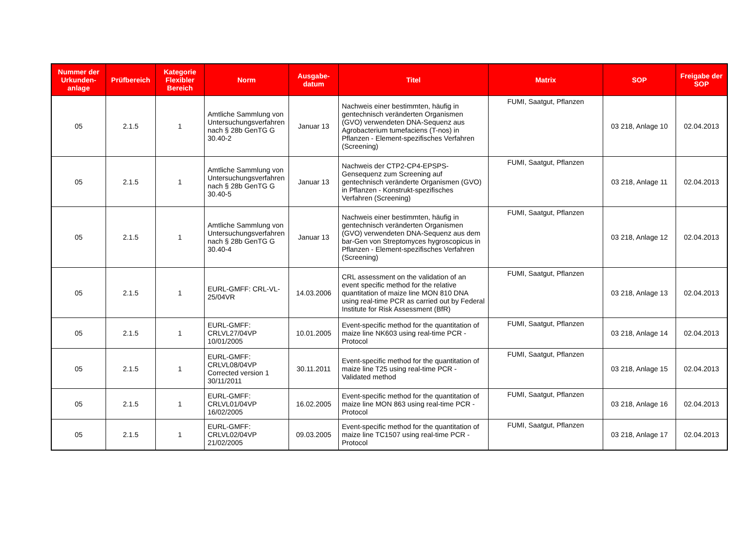| Nummer der Urkunden-anlage | Prüfbereich | Kategorie Flexibler Bereich | Norm | Ausgabe-datum | Titel | Matrix | SOP | Freigabe der SOP |
| --- | --- | --- | --- | --- | --- | --- | --- | --- |
| 05 | 2.1.5 | 1 | Amtliche Sammlung von Untersuchungsverfahren nach § 28b GenTG G 30.40-2 | Januar 13 | Nachweis einer bestimmten, häufig in gentechnisch veränderten Organismen (GVO) verwendeten DNA-Sequenz aus Agrobacterium tumefaciens (T-nos) in Pflanzen - Element-spezifisches Verfahren (Screening) | FUMI, Saatgut, Pflanzen | 03 218, Anlage 10 | 02.04.2013 |
| 05 | 2.1.5 | 1 | Amtliche Sammlung von Untersuchungsverfahren nach § 28b GenTG G 30.40-5 | Januar 13 | Nachweis der CTP2-CP4-EPSPS-Gensequenz zum Screening auf gentechnisch veränderte Organismen (GVO) in Pflanzen - Konstrukt-spezifisches Verfahren (Screening) | FUMI, Saatgut, Pflanzen | 03 218, Anlage 11 | 02.04.2013 |
| 05 | 2.1.5 | 1 | Amtliche Sammlung von Untersuchungsverfahren nach § 28b GenTG G 30.40-4 | Januar 13 | Nachweis einer bestimmten, häufig in gentechnisch veränderten Organismen (GVO) verwendeten DNA-Sequenz aus dem bar-Gen von Streptomyces hygroscopicus in Pflanzen - Element-spezifisches Verfahren (Screening) | FUMI, Saatgut, Pflanzen | 03 218, Anlage 12 | 02.04.2013 |
| 05 | 2.1.5 | 1 | EURL-GMFF: CRL-VL-25/04VR | 14.03.2006 | CRL assessment on the validation of an event specific method for the relative quantitation of maize line MON 810 DNA using real-time PCR as carried out by Federal Institute for Risk Assessment (BfR) | FUMI, Saatgut, Pflanzen | 03 218, Anlage 13 | 02.04.2013 |
| 05 | 2.1.5 | 1 | EURL-GMFF: CRLVL27/04VP 10/01/2005 | 10.01.2005 | Event-specific method for the quantitation of maize line NK603 using real-time PCR - Protocol | FUMI, Saatgut, Pflanzen | 03 218, Anlage 14 | 02.04.2013 |
| 05 | 2.1.5 | 1 | EURL-GMFF: CRLVL08/04VP Corrected version 1 30/11/2011 | 30.11.2011 | Event-specific method for the quantitation of maize line T25 using real-time PCR - Validated method | FUMI, Saatgut, Pflanzen | 03 218, Anlage 15 | 02.04.2013 |
| 05 | 2.1.5 | 1 | EURL-GMFF: CRLVL01/04VP 16/02/2005 | 16.02.2005 | Event-specific method for the quantitation of maize line MON 863 using real-time PCR - Protocol | FUMI, Saatgut, Pflanzen | 03 218, Anlage 16 | 02.04.2013 |
| 05 | 2.1.5 | 1 | EURL-GMFF: CRLVL02/04VP 21/02/2005 | 09.03.2005 | Event-specific method for the quantitation of maize line TC1507 using real-time PCR - Protocol | FUMI, Saatgut, Pflanzen | 03 218, Anlage 17 | 02.04.2013 |